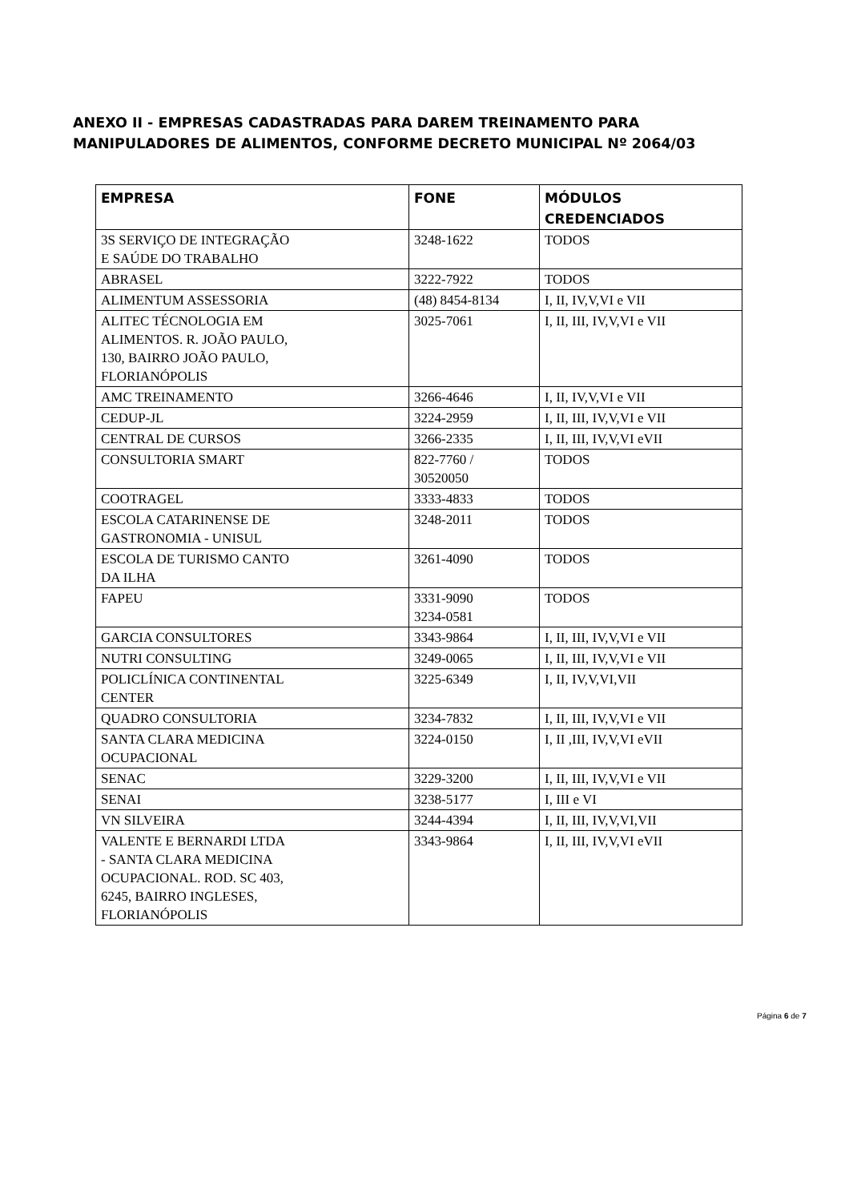ANEXO II - EMPRESAS CADASTRADAS PARA DAREM TREINAMENTO PARA MANIPULADORES DE ALIMENTOS, CONFORME DECRETO MUNICIPAL Nº 2064/03
| EMPRESA | FONE | MÓDULOS CREDENCIADOS |
| --- | --- | --- |
| 3S SERVIÇO DE INTEGRAÇÃO E SAÚDE DO TRABALHO | 3248-1622 | TODOS |
| ABRASEL | 3222-7922 | TODOS |
| ALIMENTUM ASSESSORIA | (48) 8454-8134 | I, II, IV,V,VI e VII |
| ALITEC TÉCNOLOGIA EM ALIMENTOS. R. JOÃO PAULO, 130, BAIRRO JOÃO PAULO, FLORIANÓPOLIS | 3025-7061 | I, II, III, IV,V,VI e VII |
| AMC TREINAMENTO | 3266-4646 | I, II, IV,V,VI e VII |
| CEDUP-JL | 3224-2959 | I, II, III, IV,V,VI e VII |
| CENTRAL DE CURSOS | 3266-2335 | I, II, III, IV,V,VI eVII |
| CONSULTORIA SMART | 822-7760 / 30520050 | TODOS |
| COOTRAGEL | 3333-4833 | TODOS |
| ESCOLA CATARINENSE DE GASTRONOMIA - UNISUL | 3248-2011 | TODOS |
| ESCOLA DE TURISMO CANTO DA ILHA | 3261-4090 | TODOS |
| FAPEU | 3331-9090 3234-0581 | TODOS |
| GARCIA CONSULTORES | 3343-9864 | I, II, III, IV,V,VI e VII |
| NUTRI CONSULTING | 3249-0065 | I, II, III, IV,V,VI e VII |
| POLICLÍNICA CONTINENTAL CENTER | 3225-6349 | I, II, IV,V,VI,VII |
| QUADRO CONSULTORIA | 3234-7832 | I, II, III, IV,V,VI e VII |
| SANTA CLARA MEDICINA OCUPACIONAL | 3224-0150 | I, II ,III, IV,V,VI eVII |
| SENAC | 3229-3200 | I, II, III, IV,V,VI e VII |
| SENAI | 3238-5177 | I, III e VI |
| VN SILVEIRA | 3244-4394 | I, II, III, IV,V,VI,VII |
| VALENTE E BERNARDI LTDA - SANTA CLARA MEDICINA OCUPACIONAL. ROD. SC 403, 6245, BAIRRO INGLESES, FLORIANÓPOLIS | 3343-9864 | I, II, III, IV,V,VI eVII |
Página 6 de 7